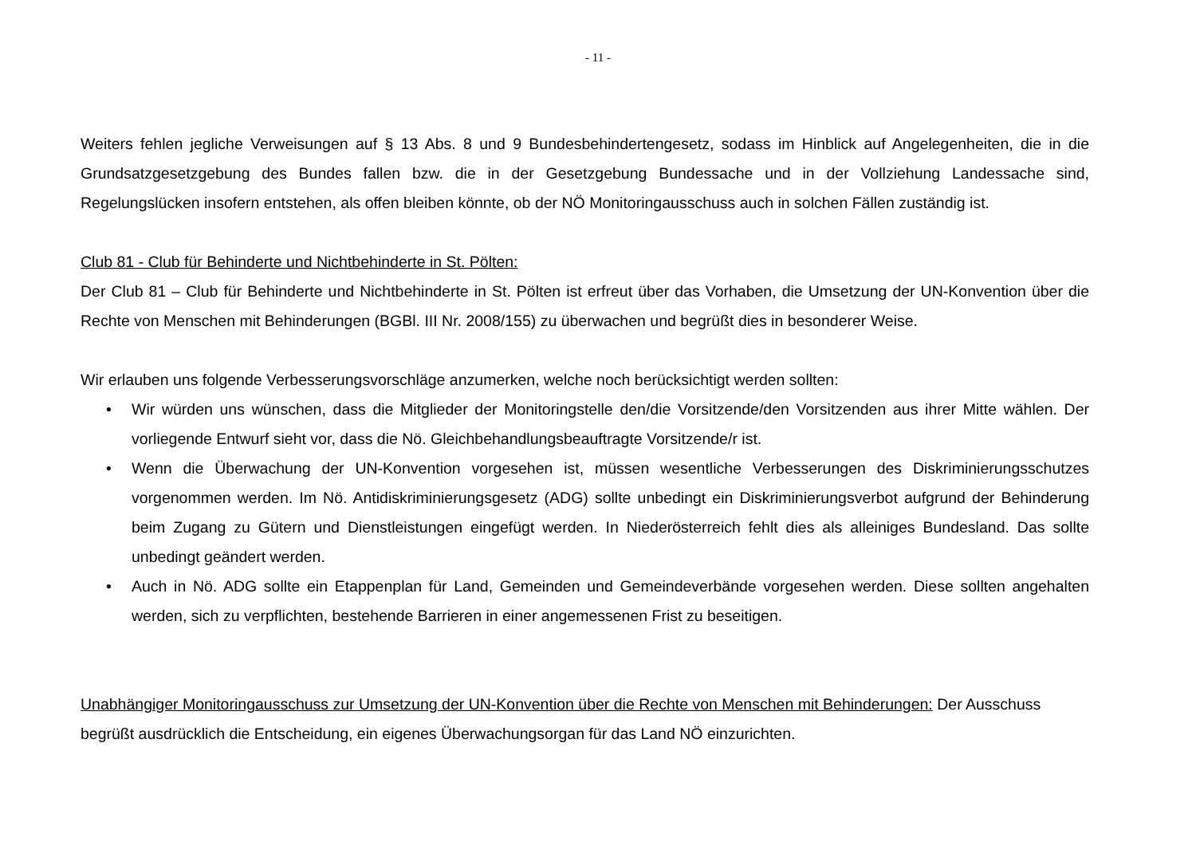- 11 -
Weiters fehlen jegliche Verweisungen auf § 13 Abs. 8 und 9 Bundesbehindertengesetz, sodass im Hinblick auf Angelegenheiten, die in die Grundsatzgesetzgebung des Bundes fallen bzw. die in der Gesetzgebung Bundessache und in der Vollziehung Landessache sind, Regelungslücken insofern entstehen, als offen bleiben könnte, ob der NÖ Monitoringausschuss auch in solchen Fällen zuständig ist.
Club 81 - Club für Behinderte und Nichtbehinderte in St. Pölten:
Der Club 81 – Club für Behinderte und Nichtbehinderte in St. Pölten ist erfreut über das Vorhaben, die Umsetzung der UN-Konvention über die Rechte von Menschen mit Behinderungen (BGBl. III Nr. 2008/155) zu überwachen und begrüßt dies in besonderer Weise.
Wir erlauben uns folgende Verbesserungsvorschläge anzumerken, welche noch berücksichtigt werden sollten:
• Wir würden uns wünschen, dass die Mitglieder der Monitoringstelle den/die Vorsitzende/den Vorsitzenden aus ihrer Mitte wählen. Der vorliegende Entwurf sieht vor, dass die Nö. Gleichbehandlungsbeauftragte Vorsitzende/r ist.
• Wenn die Überwachung der UN-Konvention vorgesehen ist, müssen wesentliche Verbesserungen des Diskriminierungsschutzes vorgenommen werden. Im Nö. Antidiskriminierungsgesetz (ADG) sollte unbedingt ein Diskriminierungsverbot aufgrund der Behinderung beim Zugang zu Gütern und Dienstleistungen eingefügt werden. In Niederösterreich fehlt dies als alleiniges Bundesland. Das sollte unbedingt geändert werden.
• Auch in Nö. ADG sollte ein Etappenplan für Land, Gemeinden und Gemeindeverbände vorgesehen werden. Diese sollten angehalten werden, sich zu verpflichten, bestehende Barrieren in einer angemessenen Frist zu beseitigen.
Unabhängiger Monitoringausschuss zur Umsetzung der UN-Konvention über die Rechte von Menschen mit Behinderungen: Der Ausschuss begrüßt ausdrücklich die Entscheidung, ein eigenes Überwachungsorgan für das Land NÖ einzurichten.